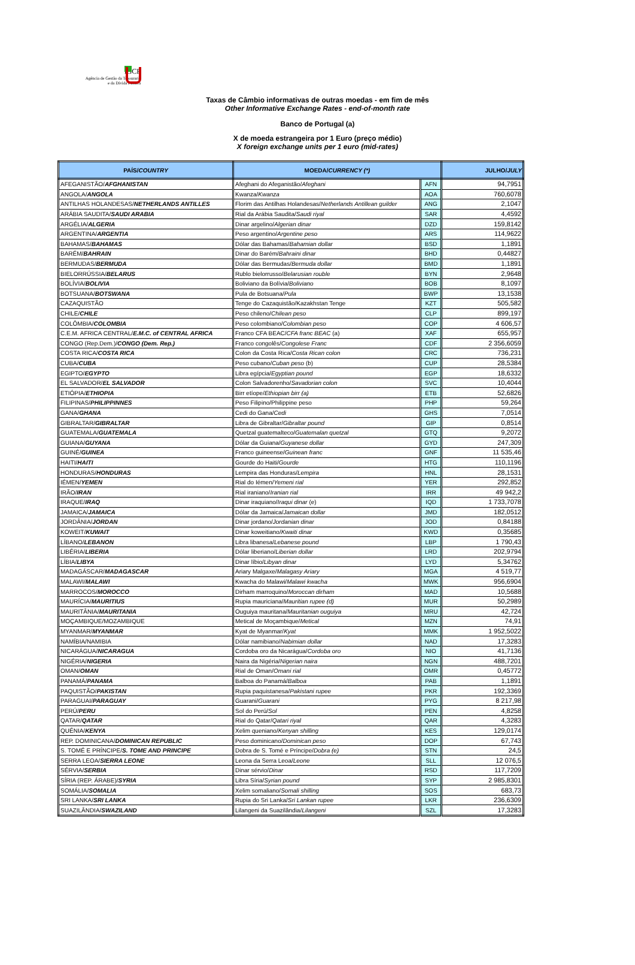IGCP
Agência de Gestão da Tesouraria
e da Dívida Pública
Taxas de Câmbio informativas de outras moedas - em fim de mês
Other Informative Exchange Rates - end-of-month rate
Banco de Portugal (a)
X de moeda estrangeira por 1 Euro (preço médio)
X foreign exchange units per 1 euro (mid-rates)
| PAÍS/ COUNTRY | MOEDA/ CURRENCY (*) | | JULHO/ JULY |
| --- | --- | --- | --- |
| AFEGANISTÃO/ AFGHANISTAN | Afeghani do Afeganistão/ Afeghani | AFN | 94,7951 |
| ANGOLA/ ANGOLA | Kwanza/ Kwanza | AOA | 760,6078 |
| ANTILHAS HOLANDESAS/ NETHERLANDS ANTILLES | Florim das Antilhas Holandesas/ Netherlands Antillean guilder | ANG | 2,1047 |
| ARÁBIA SAUDITA/ SAUDI ARABIA | Rial da Arábia Saudita/ Saudi riyal | SAR | 4,4592 |
| ARGÉLIA/ ALGERIA | Dinar argelino/ Algerian dinar | DZD | 159,8142 |
| ARGENTINA/ ARGENTIA | Peso argentino/ Argentine peso | ARS | 114,9622 |
| BAHAMAS/ BAHAMAS | Dólar das Bahamas/ Bahamian dollar | BSD | 1,1891 |
| BARÉM/ BAHRAIN | Dinar do Barém/ Bahraini dinar | BHD | 0,44827 |
| BERMUDAS/ BERMUDA | Dólar das Bermudas/ Bermuda dollar | BMD | 1,1891 |
| BIELORRÚSSIA/ BELARUS | Rublo bielorrusso/ Belarusian rouble | BYN | 2,9648 |
| BOLÍVIA/ BOLIVIA | Boliviano da Bolívia/ Boliviano | BOB | 8,1097 |
| BOTSUANA/ BOTSWANA | Pula de Botsuana/ Pula | BWP | 13,1538 |
| CAZAQUISTÃO | Tenge do Cazaquistão/Kazakhstan Tenge | KZT | 505,582 |
| CHILE/ CHILE | Peso chileno/ Chilean peso | CLP | 899,197 |
| COLÔMBIA/ COLOMBIA | Peso colombiano/ Colombian peso | COP | 4 606,57 |
| C.E.M. AFRICA CENTRAL/ E.M.C. of CENTRAL AFRICA | Franco CFA BEAC/ CFA franc BEAC (a) | XAF | 655,957 |
| CONGO (Rep.Dem.)/ CONGO (Dem. Rep.) | Franco congolês/ Congolese Franc | CDF | 2 356,6059 |
| COSTA RICA/ COSTA RICA | Colon da Costa Rica/ Costa Rican colon | CRC | 736,231 |
| CUBA/ CUBA | Peso cubano/ Cuban peso (b) | CUP | 28,5384 |
| EGIPTO/ EGYPTO | Libra egípcia/ Egyptian pound | EGP | 18,6332 |
| EL SALVADOR/ EL SALVADOR | Colon Salvadorenho/ Savadorian colon | SVC | 10,4044 |
| ETIÓPIA/ ETHIOPIA | Birr etíope/ Ethiopian birr (a) | ETB | 52,6826 |
| FILIPINAS/ PHILIPPINNES | Peso Filipino/Philippine peso | PHP | 59,264 |
| GANA/ GHANA | Cedi do Gana/ Cedi | GHS | 7,0514 |
| GIBRALTAR/ GIBRALTAR | Libra de Gibraltar/ Gibraltar pound | GIP | 0,8514 |
| GUATEMALA/ GUATEMALA | Quetzal guatemalteco/ Guatemalan quetzal | GTQ | 9,2072 |
| GUIANA/ GUYANA | Dólar da Guiana/ Guyanese dollar | GYD | 247,309 |
| GUINÉ/ GUINEA | Franco guineense/ Guinean franc | GNF | 11 535,46 |
| HAITI/ HAITI | Gourde do Haiti/ Gourde | HTG | 110,1196 |
| HONDURAS/ HONDURAS | Lempira das Honduras/ Lempira | HNL | 28,1531 |
| IÉMEN/ YEMEN | Rial do Iémen/ Yemeni rial | YER | 292,852 |
| IRÃO/ IRAN | Rial iraniano/ Iranian rial | IRR | 49 942,2 |
| IRAQUE/ IRAQ | Dinar iraquiano/ Iraqui dinar (e) | IQD | 1 733,7078 |
| JAMAICA/ JAMAICA | Dólar da Jamaica/ Jamaican dollar | JMD | 182,0512 |
| JORDÂNIA/ JORDAN | Dinar jordano/ Jordanian dinar | JOD | 0,84188 |
| KOWEIT/ KUWAIT | Dinar koweitiano/ Kwaiti dinar | KWD | 0,35685 |
| LÍBANO/ LEBANON | Libra libanesa/ Lebanese pound | LBP | 1 790,43 |
| LIBÉRIA/ LIBERIA | Dólar liberiano/ Liberian dollar | LRD | 202,9794 |
| LÍBIA/ LIBYA | Dinar líbio/ Libyan dinar | LYD | 5,34762 |
| MADAGÁSCAR/ MADAGASCAR | Ariary Malgaxe/ Malagasy Ariary | MGA | 4 519,77 |
| MALAWI/ MALAWI | Kwacha do Malawi/ Malawi kwacha | MWK | 956,6904 |
| MARROCOS/ MOROCCO | Dirham marroquino/ Moroccan dirham | MAD | 10,5688 |
| MAURÍCIA/ MAURITIUS | Rupia mauriciana/ Mauritian rupee (d) | MUR | 50,2989 |
| MAURITÂNIA/ MAURITANIA | Ouguiya mauritana/ Mauritanian ouguiya | MRU | 42,724 |
| MOÇAMBIQUE/MOZAMBIQUE | Metical de Moçambique/ Metical | MZN | 74,91 |
| MYANMAR/ MYANMAR | Kyat de Myanmar/ Kyat | MMK | 1 952,5022 |
| NAMÍBIA/NAMIBIA | Dólar namibiano/ Nabimian dollar | NAD | 17,3283 |
| NICARÁGUA/ NICARAGUA | Cordoba oro da Nicarágua/ Cordoba oro | NIO | 41,7136 |
| NIGÉRIA/ NIGERIA | Naira da Nigéria/ Nigerian naira | NGN | 488,7201 |
| OMAN/ OMAN | Rial de Oman/ Omani rial | OMR | 0,45772 |
| PANAMÁ/ PANAMA | Balboa do Panamá/ Balboa | PAB | 1,1891 |
| PAQUISTÃO/ PAKISTAN | Rupia paquistanesa/ Pakistani rupee | PKR | 192,3369 |
| PARAGUAI/ PARAGUAY | Guarani/ Guarani | PYG | 8 217,98 |
| PERÚ/ PERU | Sol do Perú/ Sol | PEN | 4,8258 |
| QATAR/ QATAR | Rial do Qatar/ Qatari riyal | QAR | 4,3283 |
| QUÉNIA/ KENYA | Xelim queniano/ Kenyan shilling | KES | 129,0174 |
| REP. DOMINICANA/ DOMINICAN REPUBLIC | Peso dominicano/ Dominican peso | DOP | 67,743 |
| S. TOMÉ E PRÍNCIPE/ S. TOME AND PRINCIPE | Dobra de S. Tomé e Príncipe/ Dobra (e) | STN | 24,5 |
| SERRA LEOA/ SIERRA LEONE | Leona da Serra Leoa/ Leone | SLL | 12 076,5 |
| SÉRVIA/ SERBIA | Dinar sérvio/ Dinar | RSD | 117,7209 |
| SÍRIA (REP. ÁRABE)/ SYRIA | Libra Síria/ Syrian pound | SYP | 2 985,8301 |
| SOMÁLIA/ SOMALIA | Xelim somaliano/ Somali shilling | SOS | 683,73 |
| SRI LANKA/ SRI LANKA | Rupia do Sri Lanka/ Sri Lankan rupee | LKR | 236,6309 |
| SUAZILÂNDIA/ SWAZILAND | Lilangeni da Suazilândia/ Lilangeni | SZL | 17,3283 |